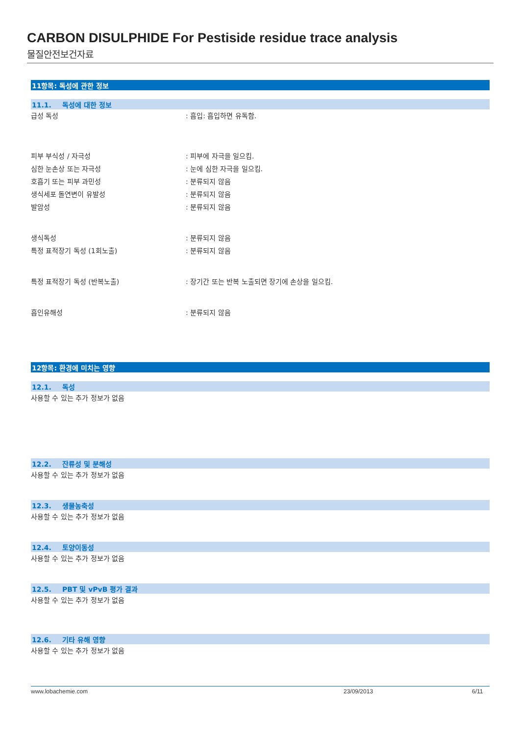CARBON DISULPHIDE For Pestiside residue trace analysis
물질안전보건자료
11항목: 독성에 관한 정보
11.1. 독성에 대한 정보
급성 독성 : 흡입: 흡입하면 유독함.
피부 부식성 / 자극성 : 피부에 자극을 일으킴.
심한 눈손상 또는 자극성 : 눈에 심한 자극을 일으킴.
호흡기 또는 피부 과민성 : 분류되지 않음
생식세포 돌연변이 유발성 : 분류되지 않음
발암성 : 분류되지 않음
생식독성 : 분류되지 않음
특정 표적장기 독성 (1회노출) : 분류되지 않음
특정 표적장기 독성 (반복노출) : 장기간 또는 반복 노출되면 장기에 손상을 일으킴.
흡인유해성 : 분류되지 않음
12항목: 환경에 미치는 영향
12.1. 독성
사용할 수 있는 추가 정보가 없음
12.2. 잔류성 및 분해성
사용할 수 있는 추가 정보가 없음
12.3. 생물농축성
사용할 수 있는 추가 정보가 없음
12.4. 토양이동성
사용할 수 있는 추가 정보가 없음
12.5. PBT 및 vPvB 평가 결과
사용할 수 있는 추가 정보가 없음
12.6. 기타 유해 영향
사용할 수 있는 추가 정보가 없음
www.lobachemie.com 23/09/2013 6/11